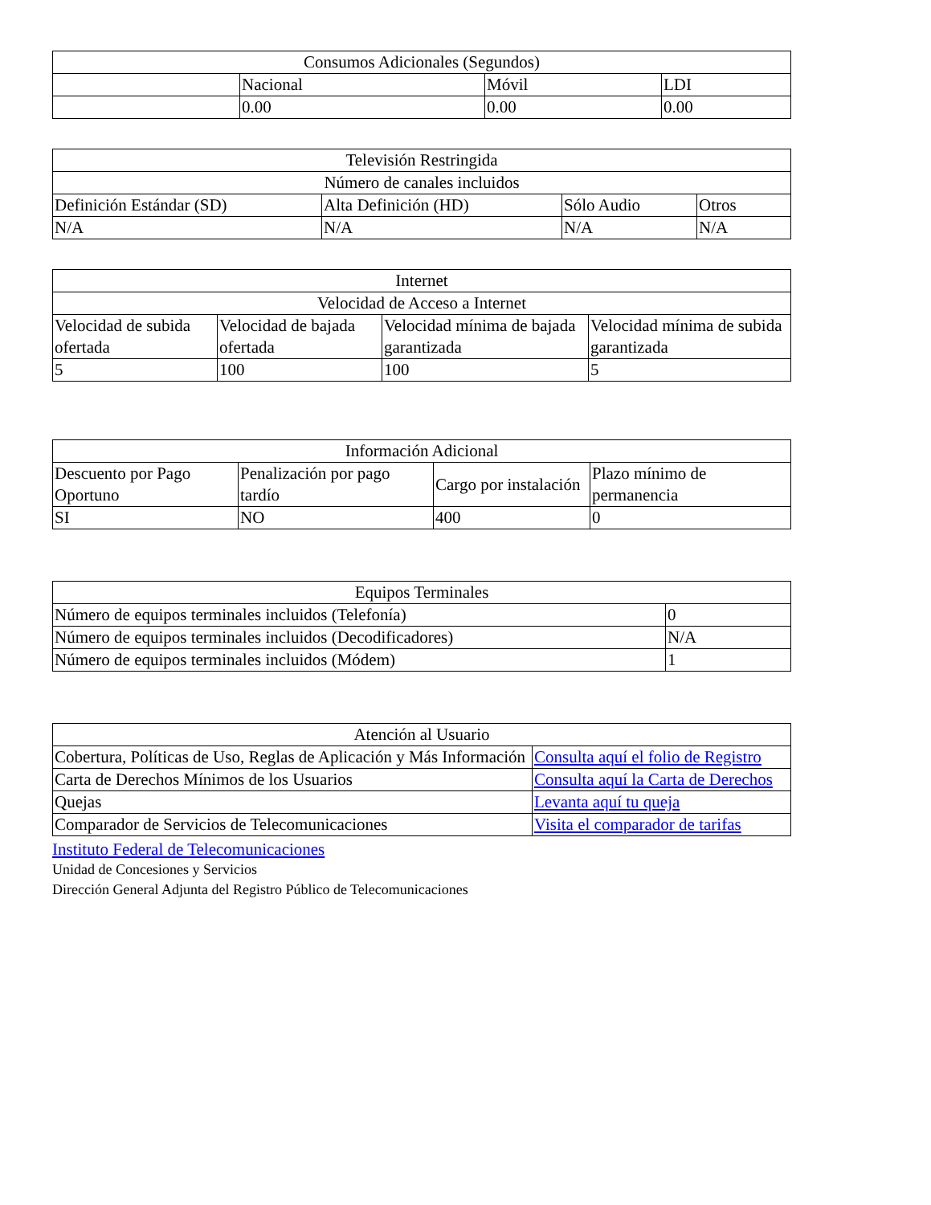| Consumos Adicionales (Segundos) | | | |
| | Nacional | Móvil | LDI |
| | 0.00 | 0.00 | 0.00 |
| Televisión Restringida | | | |
| Número de canales incluidos | | | |
| Definición Estándar (SD) | Alta Definición (HD) | Sólo Audio | Otros |
| N/A | N/A | N/A | N/A |
| Internet | | | |
| Velocidad de Acceso a Internet | | | |
| Velocidad de subida ofertada | Velocidad de bajada ofertada | Velocidad mínima de bajada garantizada | Velocidad mínima de subida garantizada |
| 5 | 100 | 100 | 5 |
| Información Adicional | | | |
| Descuento por Pago Oportuno | Penalización por pago tardío | Cargo por instalación | Plazo mínimo de permanencia |
| SI | NO | 400 | 0 |
| Equipos Terminales | |
| Número de equipos terminales incluidos (Telefonía) | 0 |
| Número de equipos terminales incluidos (Decodificadores) | N/A |
| Número de equipos terminales incluidos (Módem) | 1 |
| Atención al Usuario | |
| Cobertura, Políticas de Uso, Reglas de Aplicación y Más Información | Consulta aquí el folio de Registro |
| Carta de Derechos Mínimos de los Usuarios | Consulta aquí la Carta de Derechos |
| Quejas | Levanta aquí tu queja |
| Comparador de Servicios de Telecomunicaciones | Visita el comparador de tarifas |
Instituto Federal de Telecomunicaciones
Unidad de Concesiones y Servicios
Dirección General Adjunta del Registro Público de Telecomunicaciones